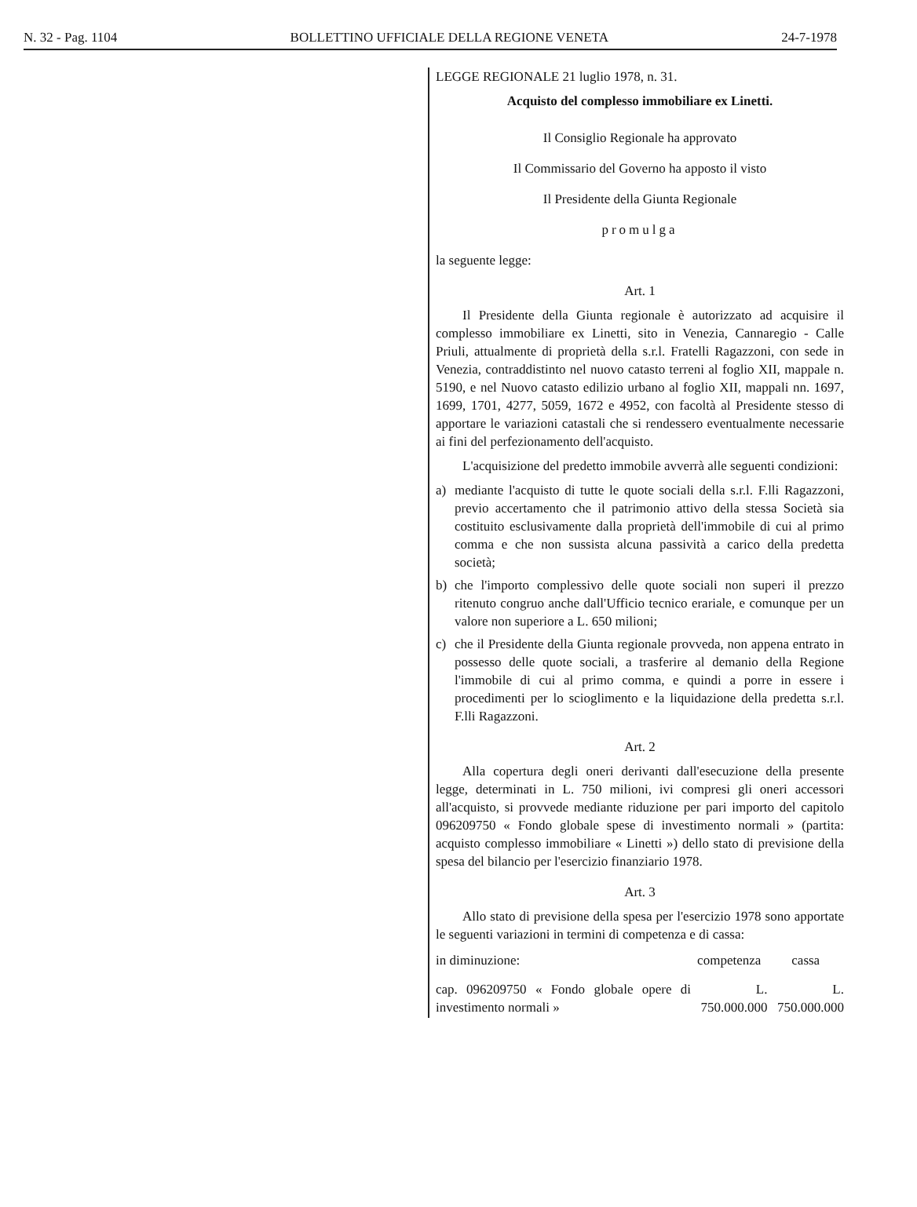N. 32 - Pag. 1104 BOLLETTINO UFFICIALE DELLA REGIONE VENETA 24-7-1978
LEGGE REGIONALE 21 luglio 1978, n. 31.
Acquisto del complesso immobiliare ex Linetti.
Il Consiglio Regionale ha approvato
Il Commissario del Governo ha apposto il visto
Il Presidente della Giunta Regionale
promulga
la seguente legge:
Art. 1
Il Presidente della Giunta regionale è autorizzato ad acquisire il complesso immobiliare ex Linetti, sito in Venezia, Cannaregio - Calle Priuli, attualmente di proprietà della s.r.l. Fratelli Ragazzoni, con sede in Venezia, contraddistinto nel nuovo catasto terreni al foglio XII, mappale n. 5190, e nel Nuovo catasto edilizio urbano al foglio XII, mappali nn. 1697, 1699, 1701, 4277, 5059, 1672 e 4952, con facoltà al Presidente stesso di apportare le variazioni catastali che si rendessero eventualmente necessarie ai fini del perfezionamento dell'acquisto.
L'acquisizione del predetto immobile avverrà alle seguenti condizioni:
a) mediante l'acquisto di tutte le quote sociali della s.r.l. F.lli Ragazzoni, previo accertamento che il patrimonio attivo della stessa Società sia costituito esclusivamente dalla proprietà dell'immobile di cui al primo comma e che non sussista alcuna passività a carico della predetta società;
b) che l'importo complessivo delle quote sociali non superi il prezzo ritenuto congruo anche dall'Ufficio tecnico erariale, e comunque per un valore non superiore a L. 650 milioni;
c) che il Presidente della Giunta regionale provveda, non appena entrato in possesso delle quote sociali, a trasferire al demanio della Regione l'immobile di cui al primo comma, e quindi a porre in essere i procedimenti per lo scioglimento e la liquidazione della predetta s.r.l. F.lli Ragazzoni.
Art. 2
Alla copertura degli oneri derivanti dall'esecuzione della presente legge, determinati in L. 750 milioni, ivi compresi gli oneri accessori all'acquisto, si provvede mediante riduzione per pari importo del capitolo 096209750 « Fondo globale spese di investimento normali » (partita: acquisto complesso immobiliare « Linetti ») dello stato di previsione della spesa del bilancio per l'esercizio finanziario 1978.
Art. 3
Allo stato di previsione della spesa per l'esercizio 1978 sono apportate le seguenti variazioni in termini di competenza e di cassa:
| in diminuzione: | competenza | cassa |
| cap. 096209750 « Fondo globale opere di investimento normali » | L. 750.000.000 | L. 750.000.000 |